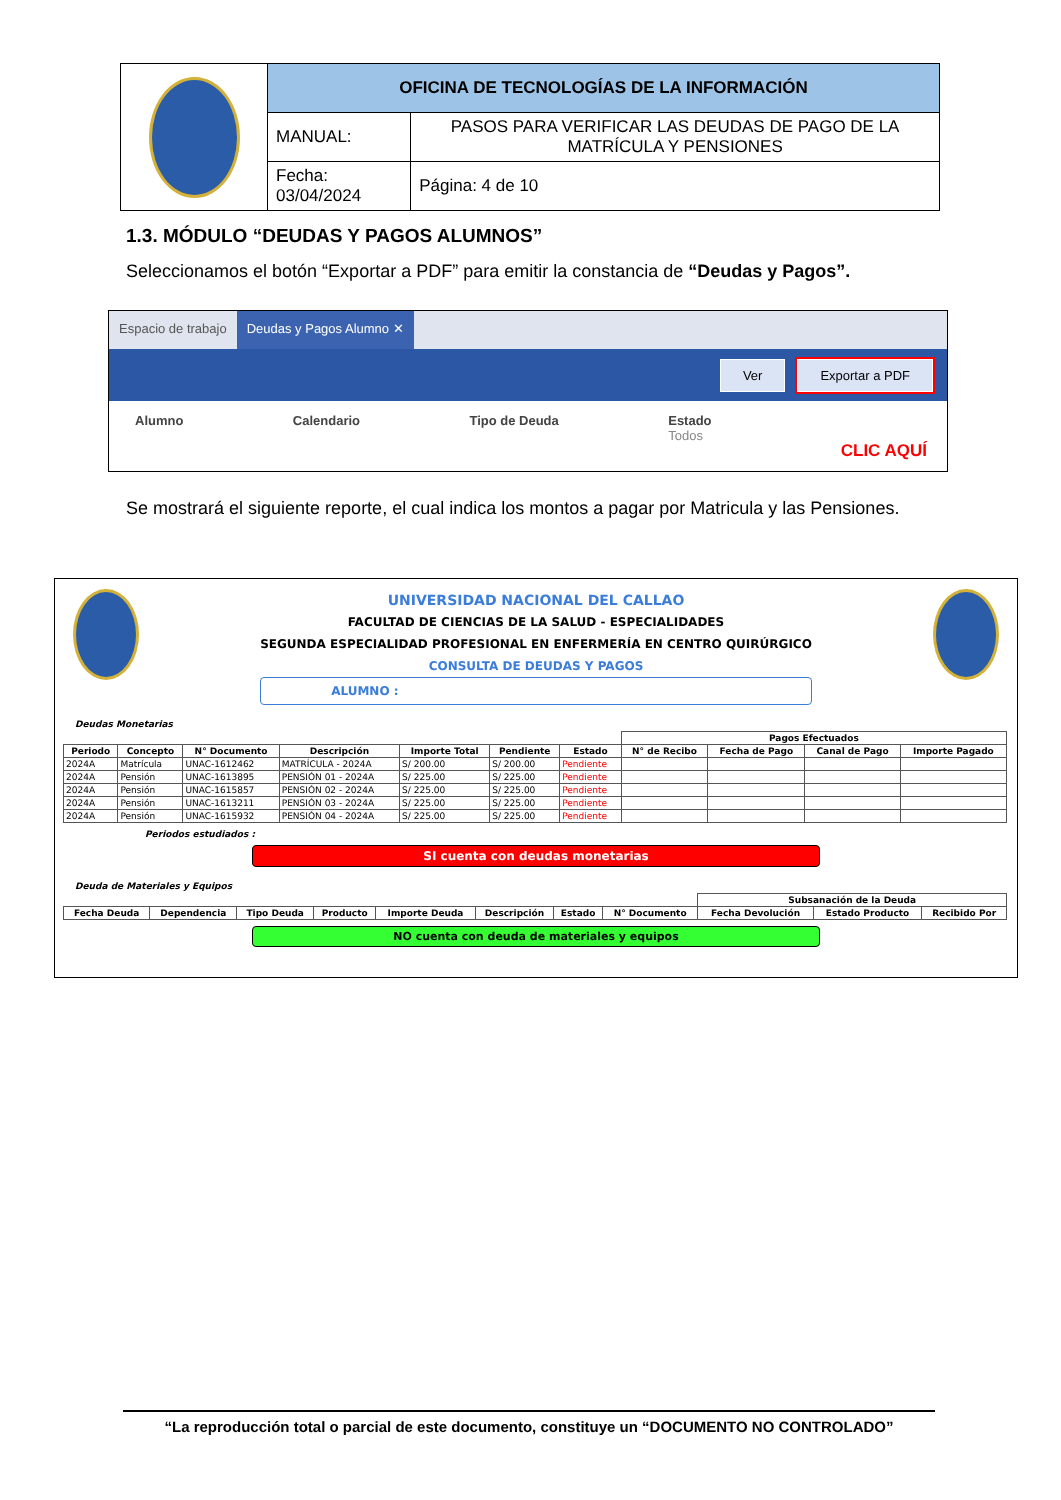| | OFICINA DE TECNOLOGÍAS DE LA INFORMACIÓN | |
| | MANUAL: | PASOS PARA VERIFICAR LAS DEUDAS DE PAGO DE LA MATRÍCULA Y PENSIONES |
| | Fecha: 03/04/2024 | Página: 4 de 10 |
1.3. MÓDULO “DEUDAS Y PAGOS ALUMNOS”
Seleccionamos el botón “Exportar a PDF” para emitir la constancia de “Deudas y Pagos”.
Espacio de trabajo Deudas y Pagos Alumno ✕
Ver Exportar a PDF
Alumno Calendario Tipo de Deuda Estado
Todos
CLIC AQUÍ
Se mostrará el siguiente reporte, el cual indica los montos a pagar por Matricula y las Pensiones.
UNIVERSIDAD NACIONAL DEL CALLAO
FACULTAD DE CIENCIAS DE LA SALUD - ESPECIALIDADES
SEGUNDA ESPECIALIDAD PROFESIONAL EN ENFERMERÍA EN CENTRO QUIRÚRGICO
CONSULTA DE DEUDAS Y PAGOS
ALUMNO :
Deudas Monetarias
| | | | | | | | Pagos Efectuados | | | |
| --- | --- | --- | --- | --- | --- | --- | --- | --- | --- | --- |
| Periodo | Concepto | N° Documento | Descripción | Importe Total | Pendiente | Estado | N° de Recibo | Fecha de Pago | Canal de Pago | Importe Pagado |
| 2024A | Matrícula | UNAC-1612462 | MATRÍCULA - 2024A | S/ 200.00 | S/ 200.00 | Pendiente | | | | |
| 2024A | Pensión | UNAC-1613895 | PENSIÓN 01 - 2024A | S/ 225.00 | S/ 225.00 | Pendiente | | | | |
| 2024A | Pensión | UNAC-1615857 | PENSIÓN 02 - 2024A | S/ 225.00 | S/ 225.00 | Pendiente | | | | |
| 2024A | Pensión | UNAC-1613211 | PENSIÓN 03 - 2024A | S/ 225.00 | S/ 225.00 | Pendiente | | | | |
| 2024A | Pensión | UNAC-1615932 | PENSIÓN 04 - 2024A | S/ 225.00 | S/ 225.00 | Pendiente | | | | |
Periodos estudiados :
SI cuenta con deudas monetarias
Deuda de Materiales y Equipos
| | | | | | | | | Subsanación de la Deuda | | |
| --- | --- | --- | --- | --- | --- | --- | --- | --- | --- | --- |
| Fecha Deuda | Dependencia | Tipo Deuda | Producto | Importe Deuda | Descripción | Estado | N° Documento | Fecha Devolución | Estado Producto | Recibido Por |
NO cuenta con deuda de materiales y equipos
“La reproducción total o parcial de este documento, constituye un “DOCUMENTO NO CONTROLADO”